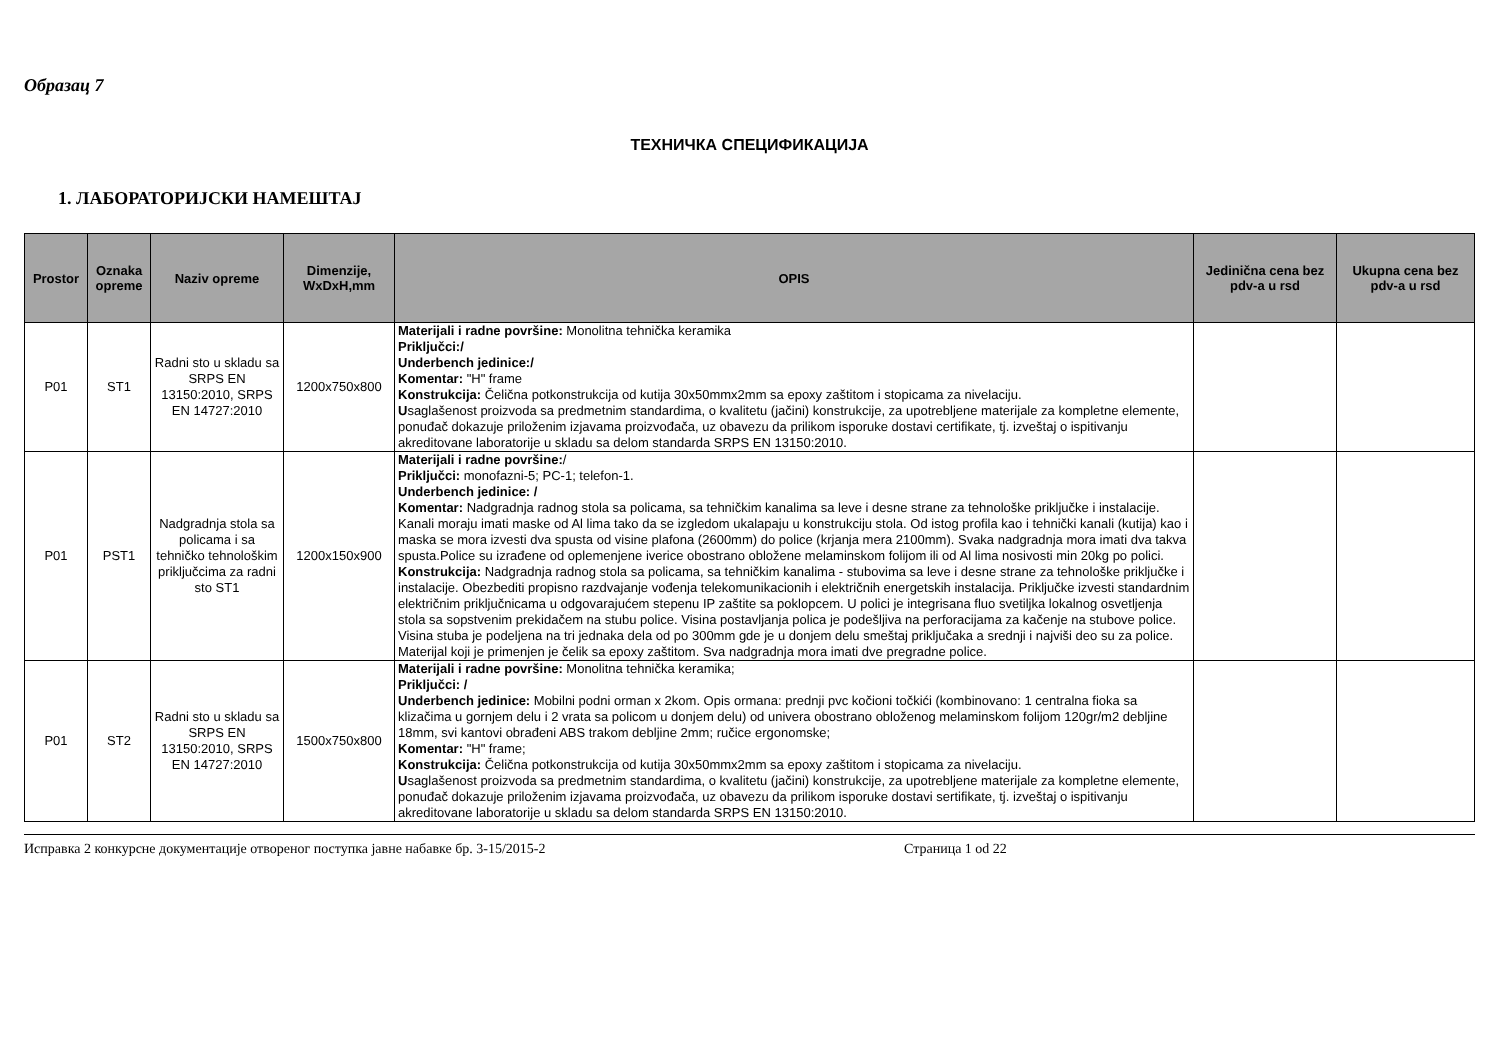Образац 7
ТЕХНИЧКА СПЕЦИФИКАЦИЈА
1. ЛАБОРАТОРИЈСКИ НАМЕШТАЈ
| Prostor | Oznaka opreme | Naziv opreme | Dimenzije, WxDxH,mm | OPIS | Jedinična cena bez pdv-a u rsd | Ukupna cena bez pdv-a u rsd |
| --- | --- | --- | --- | --- | --- | --- |
| P01 | ST1 | Radni sto u skladu sa SRPS EN 13150:2010, SRPS EN 14727:2010 | 1200x750x800 | Materijali i radne površine: Monolitna tehnička keramika Priključci:/ Underbench jedinice:/ Komentar: "H" frame Konstrukcija: Čelična potkonstrukcija od kutija 30x50mmx2mm sa epoxy zaštitom i stopicama za nivelaciju. U saglašenost proizvoda sa predmetnim standardima, o kvalitetu (jačini) konstrukcije, za upotrebljene materijale za kompletne elemente, ponuđač dokazuje priloženim izjavama proizvođača, uz obavezu da prilikom isporuke dostavi certifikate, tj. izveštaj o ispitivanju akreditovane laboratorije u skladu sa delom standarda SRPS EN 13150:2010. | | |
| P01 | PST1 | Nadgradnja stola sa policama i sa tehničko tehnološkim priključcima za radni sto ST1 | 1200x150x900 | Materijali i radne površine: / Priključci: monofazni-5; PC-1; telefon-1. Underbench jedinice: / Komentar: Nadgradnja radnog stola sa policama, sa tehničkim kanalima sa leve i desne strane za tehnološke priključke i instalacije. Kanali moraju imati maske od Al lima tako da se izgledom ukalapaju u konstrukciju stola. Od istog profila kao i tehnički kanali (kutija) kao i maska se mora izvesti dva spusta od visine plafona (2600mm) do police (krjanja mera 2100mm). Svaka nadgradnja mora imati dva takva spusta.Police su izrađene od oplemenjene iverice obostrano obložene melaminskom folijom ili od Al lima nosivosti min 20kg po polici. Konstrukcija: Nadgradnja radnog stola sa policama, sa tehničkim kanalima - stubovima sa leve i desne strane za tehnološke priključke i instalacije. Obezbediti propisno razdvajanje vođenja telekomunikacionih i električnih energetskih instalacija. Priključke izvesti standardnim električnim priključnicama u odgovarajućem stepenu IP zaštite sa poklopcem. U polici je integrisana fluo svetiljka lokalnog osvetljenja stola sa sopstvenim prekidačem na stubu police. Visina postavljanja polica je podešljiva na perforacijama za kačenje na stubove police. Visina stuba je podeljena na tri jednaka dela od po 300mm gde je u donjem delu smeštaj priključaka a srednji i najviši deo su za police. Materijal koji je primenjen je čelik sa epoxy zaštitom. Sva nadgradnja mora imati dve pregradne police. | | |
| P01 | ST2 | Radni sto u skladu sa SRPS EN 13150:2010, SRPS EN 14727:2010 | 1500x750x800 | Materijali i radne površine: Monolitna tehnička keramika; Priključci: / Underbench jedinice: Mobilni podni orman x 2kom. Opis ormana: prednji pvc kočioni točkići (kombinovano: 1 centralna fioka sa klizačima u gornjem delu i 2 vrata sa policom u donjem delu) od univera obostrano obloženog melaminskom folijom 120gr/m2 debljine 18mm, svi kantovi obrađeni ABS trakom debljine 2mm; ručice ergonomske; Komentar: "H" frame; Konstrukcija: Čelična potkonstrukcija od kutija 30x50mmx2mm sa epoxy zaštitom i stopicama za nivelaciju. U saglašenost proizvoda sa predmetnim standardima, o kvalitetu (jačini) konstrukcije, za upotrebljene materijale za kompletne elemente, ponuđač dokazuje priloženim izjavama proizvođača, uz obavezu da prilikom isporuke dostavi sertifikate, tj. izveštaj o ispitivanju akreditovane laboratorije u skladu sa delom standarda SRPS EN 13150:2010. | | |
Исправка 2 конкурсне документације отвореног поступка јавне набавке бр. 3-15/2015-2 Страница 1 od 22